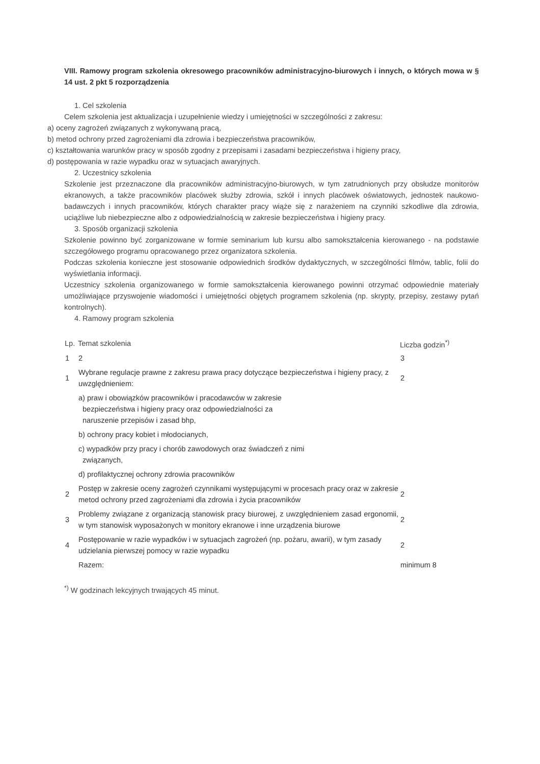VIII. Ramowy program szkolenia okresowego pracowników administracyjno-biurowych i innych, o których mowa w § 14 ust. 2 pkt 5 rozporządzenia
1. Cel szkolenia
Celem szkolenia jest aktualizacja i uzupełnienie wiedzy i umiejętności w szczególności z zakresu:
a) oceny zagrożeń związanych z wykonywaną pracą,
b) metod ochrony przed zagrożeniami dla zdrowia i bezpieczeństwa pracowników,
c) kształtowania warunków pracy w sposób zgodny z przepisami i zasadami bezpieczeństwa i higieny pracy,
d) postępowania w razie wypadku oraz w sytuacjach awaryjnych.
2. Uczestnicy szkolenia
Szkolenie jest przeznaczone dla pracowników administracyjno-biurowych, w tym zatrudnionych przy obsłudze monitorów ekranowych, a także pracowników placówek służby zdrowia, szkół i innych placówek oświatowych, jednostek naukowo-badawczych i innych pracowników, których charakter pracy wiąże się z narażeniem na czynniki szkodliwe dla zdrowia, uciążliwe lub niebezpieczne albo z odpowiedzialnością w zakresie bezpieczeństwa i higieny pracy.
3. Sposób organizacji szkolenia
Szkolenie powinno być zorganizowane w formie seminarium lub kursu albo samokształcenia kierowanego - na podstawie szczegółowego programu opracowanego przez organizatora szkolenia.
Podczas szkolenia konieczne jest stosowanie odpowiednich środków dydaktycznych, w szczególności filmów, tablic, folii do wyświetlania informacji.
Uczestnicy szkolenia organizowanego w formie samokształcenia kierowanego powinni otrzymać odpowiednie materiały umożliwiające przyswojenie wiadomości i umiejętności objętych programem szkolenia (np. skrypty, przepisy, zestawy pytań kontrolnych).
4. Ramowy program szkolenia
| Lp. | Temat szkolenia | Liczba godzin<sup>*)</sup> |
| --- | --- | --- |
| 1 | 2 | 3 |
| 1 | Wybrane regulacje prawne z zakresu prawa pracy dotyczące bezpieczeństwa i higieny pracy, z uwzględnieniem: | 2 |
| | a) praw i obowiązków pracowników i pracodawców w zakresie bezpieczeństwa i higieny pracy oraz odpowiedzialności za naruszenie przepisów i zasad bhp, | |
| | b) ochrony pracy kobiet i młodocianych, | |
| | c) wypadków przy pracy i chorób zawodowych oraz świadczeń z nimi związanych, | |
| | d) profilaktycznej ochrony zdrowia pracowników | |
| 2 | Postęp w zakresie oceny zagrożeń czynnikami występującymi w procesach pracy oraz w zakresie metod ochrony przed zagrożeniami dla zdrowia i życia pracowników | 2 |
| 3 | Problemy związane z organizacją stanowisk pracy biurowej, z uwzględnieniem zasad ergonomii, w tym stanowisk wyposażonych w monitory ekranowe i inne urządzenia biurowe | 2 |
| 4 | Postępowanie w razie wypadków i w sytuacjach zagrożeń (np. pożaru, awarii), w tym zasady udzielania pierwszej pomocy w razie wypadku | 2 |
| | Razem: | minimum 8 |
<sup>*)</sup> W godzinach lekcyjnych trwających 45 minut.